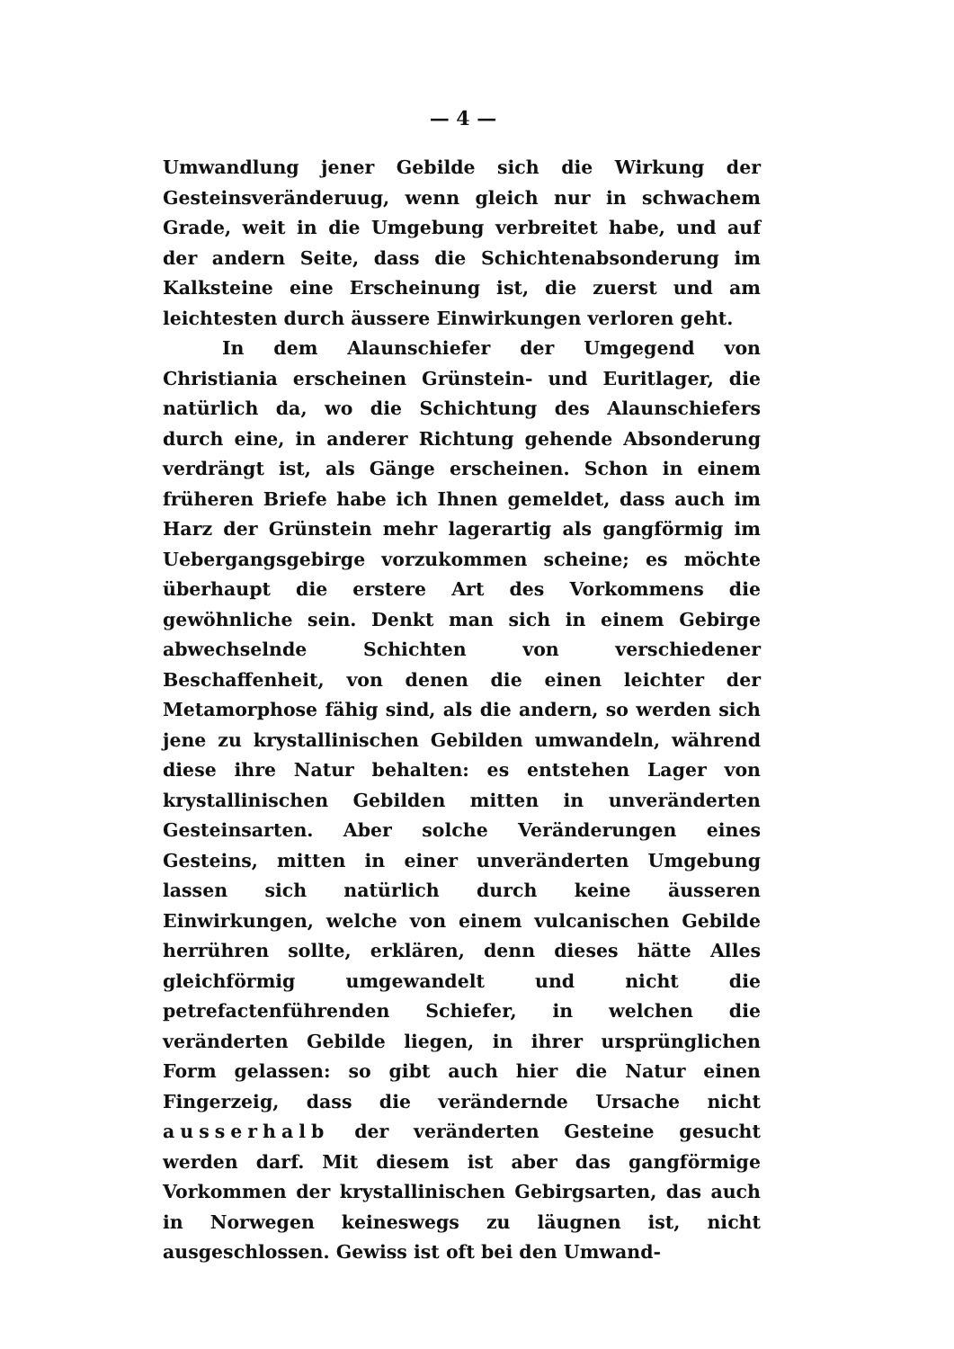— 4 —
Umwandlung jener Gebilde sich die Wirkung der Gesteinsveränderuug, wenn gleich nur in schwachem Grade, weit in die Umgebung verbreitet habe, und auf der andern Seite, dass die Schichtenabsonderung im Kalksteine eine Erscheinung ist, die zuerst und am leichtesten durch äussere Einwirkungen verloren geht.
In dem Alaunschiefer der Umgegend von Christiania erscheinen Grünstein- und Euritlager, die natürlich da, wo die Schichtung des Alaunschiefers durch eine, in anderer Richtung gehende Absonderung verdrängt ist, als Gänge erscheinen. Schon in einem früheren Briefe habe ich Ihnen gemeldet, dass auch im Harz der Grünstein mehr lagerartig als gangförmig im Uebergangsgebirge vorzukommen scheine; es möchte überhaupt die erstere Art des Vorkommens die gewöhnliche sein. Denkt man sich in einem Gebirge abwechselnde Schichten von verschiedener Beschaffenheit, von denen die einen leichter der Metamorphose fähig sind, als die andern, so werden sich jene zu krystallinischen Gebilden umwandeln, während diese ihre Natur behalten: es entstehen Lager von krystallinischen Gebilden mitten in unveränderten Gesteinsarten. Aber solche Veränderungen eines Gesteins, mitten in einer unveränderten Umgebung lassen sich natürlich durch keine äusseren Einwirkungen, welche von einem vulcanischen Gebilde herrühren sollte, erklären, denn dieses hätte Alles gleichförmig umgewandelt und nicht die petrefactenführenden Schiefer, in welchen die veränderten Gebilde liegen, in ihrer ursprünglichen Form gelassen: so gibt auch hier die Natur einen Fingerzeig, dass die verändernde Ursache nicht ausserhalb der veränderten Gesteine gesucht werden darf. Mit diesem ist aber das gangförmige Vorkommen der krystallinischen Gebirgsarten, das auch in Norwegen keineswegs zu läugnen ist, nicht ausgeschlossen. Gewiss ist oft bei den Umwand-